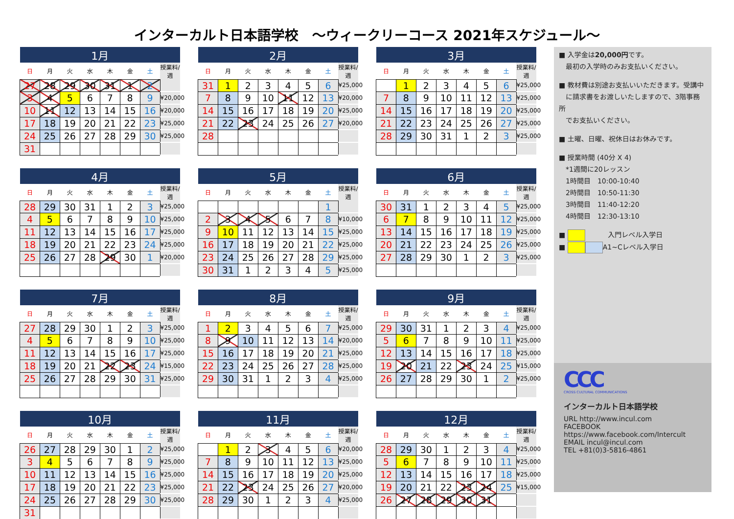インターカルト日本語学校　～ウィークリーコース 2021年スケジュール～
| 1月 | | | | | | | |
| --- | --- | --- | --- | --- | --- | --- | --- |
| 日 | 月 | 火 | 水 | 木 | 金 | 土 | 授業料/週 |
| 27 | 28 | 29 | 30 | 31 | 1 | 2 | |
| 3 | 4 | 5 | 6 | 7 | 8 | 9 | ¥20,000 |
| 10 | 11 | 12 | 13 | 14 | 15 | 16 | ¥20,000 |
| 17 | 18 | 19 | 20 | 21 | 22 | 23 | ¥25,000 |
| 24 | 25 | 26 | 27 | 28 | 29 | 30 | ¥25,000 |
| 31 | | | | | | | |
| 2月 | | | | | | | |
| --- | --- | --- | --- | --- | --- | --- | --- |
| 日 | 月 | 火 | 水 | 木 | 金 | 土 | 授業料/週 |
| 31 | 1 | 2 | 3 | 4 | 5 | 6 | ¥25,000 |
| 7 | 8 | 9 | 10 | 11 | 12 | 13 | ¥20,000 |
| 14 | 15 | 16 | 17 | 18 | 19 | 20 | ¥25,000 |
| 21 | 22 | 23 | 24 | 25 | 26 | 27 | ¥20,000 |
| 28 | | | | | | | |
| 3月 | | | | | | | |
| --- | --- | --- | --- | --- | --- | --- | --- |
| 日 | 月 | 火 | 水 | 木 | 金 | 土 | 授業料/週 |
| | 1 | 2 | 3 | 4 | 5 | 6 | ¥25,000 |
| 7 | 8 | 9 | 10 | 11 | 12 | 13 | ¥25,000 |
| 14 | 15 | 16 | 17 | 18 | 19 | 20 | ¥25,000 |
| 21 | 22 | 23 | 24 | 25 | 26 | 27 | ¥25,000 |
| 28 | 29 | 30 | 31 | 1 | 2 | 3 | ¥25,000 |
| 4月 | | | | | | | |
| --- | --- | --- | --- | --- | --- | --- | --- |
| 日 | 月 | 火 | 水 | 木 | 金 | 土 | 授業料/週 |
| 28 | 29 | 30 | 31 | 1 | 2 | 3 | ¥25,000 |
| 4 | 5 | 6 | 7 | 8 | 9 | 10 | ¥25,000 |
| 11 | 12 | 13 | 14 | 15 | 16 | 17 | ¥25,000 |
| 18 | 19 | 20 | 21 | 22 | 23 | 24 | ¥25,000 |
| 25 | 26 | 27 | 28 | 29 | 30 | 1 | ¥20,000 |
| 5月 | | | | | | | |
| --- | --- | --- | --- | --- | --- | --- | --- |
| 日 | 月 | 火 | 水 | 木 | 金 | 土 | 授業料/週 |
| | | | | | | 1 | |
| 2 | 3 | 4 | 5 | 6 | 7 | 8 | ¥10,000 |
| 9 | 10 | 11 | 12 | 13 | 14 | 15 | ¥25,000 |
| 16 | 17 | 18 | 19 | 20 | 21 | 22 | ¥25,000 |
| 23 | 24 | 25 | 26 | 27 | 28 | 29 | ¥25,000 |
| 30 | 31 | 1 | 2 | 3 | 4 | 5 | ¥25,000 |
| 6月 | | | | | | | |
| --- | --- | --- | --- | --- | --- | --- | --- |
| 日 | 月 | 火 | 水 | 木 | 金 | 土 | 授業料/週 |
| 30 | 31 | 1 | 2 | 3 | 4 | 5 | ¥25,000 |
| 6 | 7 | 8 | 9 | 10 | 11 | 12 | ¥25,000 |
| 13 | 14 | 15 | 16 | 17 | 18 | 19 | ¥25,000 |
| 20 | 21 | 22 | 23 | 24 | 25 | 26 | ¥25,000 |
| 27 | 28 | 29 | 30 | 1 | 2 | 3 | ¥25,000 |
| 7月 | | | | | | | |
| --- | --- | --- | --- | --- | --- | --- | --- |
| 日 | 月 | 火 | 水 | 木 | 金 | 土 | 授業料/週 |
| 27 | 28 | 29 | 30 | 1 | 2 | 3 | ¥25,000 |
| 4 | 5 | 6 | 7 | 8 | 9 | 10 | ¥25,000 |
| 11 | 12 | 13 | 14 | 15 | 16 | 17 | ¥25,000 |
| 18 | 19 | 20 | 21 | 22 | 23 | 24 | ¥15,000 |
| 25 | 26 | 27 | 28 | 29 | 30 | 31 | ¥25,000 |
| 8月 | | | | | | | |
| --- | --- | --- | --- | --- | --- | --- | --- |
| 日 | 月 | 火 | 水 | 木 | 金 | 土 | 授業料/週 |
| 1 | 2 | 3 | 4 | 5 | 6 | 7 | ¥25,000 |
| 8 | 9 | 10 | 11 | 12 | 13 | 14 | ¥20,000 |
| 15 | 16 | 17 | 18 | 19 | 20 | 21 | ¥25,000 |
| 22 | 23 | 24 | 25 | 26 | 27 | 28 | ¥25,000 |
| 29 | 30 | 31 | 1 | 2 | 3 | 4 | ¥25,000 |
| 9月 | | | | | | | |
| --- | --- | --- | --- | --- | --- | --- | --- |
| 日 | 月 | 火 | 水 | 木 | 金 | 土 | 授業料/週 |
| 29 | 30 | 31 | 1 | 2 | 3 | 4 | ¥25,000 |
| 5 | 6 | 7 | 8 | 9 | 10 | 11 | ¥25,000 |
| 12 | 13 | 14 | 15 | 16 | 17 | 18 | ¥25,000 |
| 19 | 20 | 21 | 22 | 23 | 24 | 25 | ¥15,000 |
| 26 | 27 | 28 | 29 | 30 | 1 | 2 | ¥25,000 |
| 10月 | | | | | | | |
| --- | --- | --- | --- | --- | --- | --- | --- |
| 日 | 月 | 火 | 水 | 木 | 金 | 土 | 授業料/週 |
| 26 | 27 | 28 | 29 | 30 | 1 | 2 | ¥25,000 |
| 3 | 4 | 5 | 6 | 7 | 8 | 9 | ¥25,000 |
| 10 | 11 | 12 | 13 | 14 | 15 | 16 | ¥25,000 |
| 17 | 18 | 19 | 20 | 21 | 22 | 23 | ¥25,000 |
| 24 | 25 | 26 | 27 | 28 | 29 | 30 | ¥25,000 |
| 31 | | | | | | | |
| 11月 | | | | | | | |
| --- | --- | --- | --- | --- | --- | --- | --- |
| 日 | 月 | 火 | 水 | 木 | 金 | 土 | 授業料/週 |
| | 1 | 2 | 3 | 4 | 5 | 6 | ¥20,000 |
| 7 | 8 | 9 | 10 | 11 | 12 | 13 | ¥25,000 |
| 14 | 15 | 16 | 17 | 18 | 19 | 20 | ¥25,000 |
| 21 | 22 | 23 | 24 | 25 | 26 | 27 | ¥20,000 |
| 28 | 29 | 30 | 1 | 2 | 3 | 4 | ¥25,000 |
| 12月 | | | | | | | |
| --- | --- | --- | --- | --- | --- | --- | --- |
| 日 | 月 | 火 | 水 | 木 | 金 | 土 | 授業料/週 |
| 28 | 29 | 30 | 1 | 2 | 3 | 4 | ¥25,000 |
| 5 | 6 | 7 | 8 | 9 | 10 | 11 | ¥25,000 |
| 12 | 13 | 14 | 15 | 16 | 17 | 18 | ¥25,000 |
| 19 | 20 | 21 | 22 | 23 | 24 | 25 | ¥15,000 |
| 26 | 27 | 28 | 29 | 30 | 31 | | |
■ 入学金は20,000円です。
　最初の入学時のみお支払いください。
■ 教材費は別途お支払いいただきます。受講中
　に請求書をお渡しいたしますので、3階事務所
　でお支払いください。
■ 土曜、日曜、祝休日はお休みです。
■ 授業時間 (40分 X 4)
　*1週間に20レッスン
　1時間目　10:00-10:40
　2時間目　10:50-11:30
　3時間目　11:40-12:20
　4時間目　12:30-13:10
■ 　　　 入門レベル入学日
■ A1~Cレベル入学日
CCC
CROSS CULTURAL COMMUNICATIONS
インターカルト日本語学校
URL http://www.incul.com
FACEBOOK
https://www.facebook.com/Intercult
EMAIL incul@incul.com
TEL +81(0)3-5816-4861